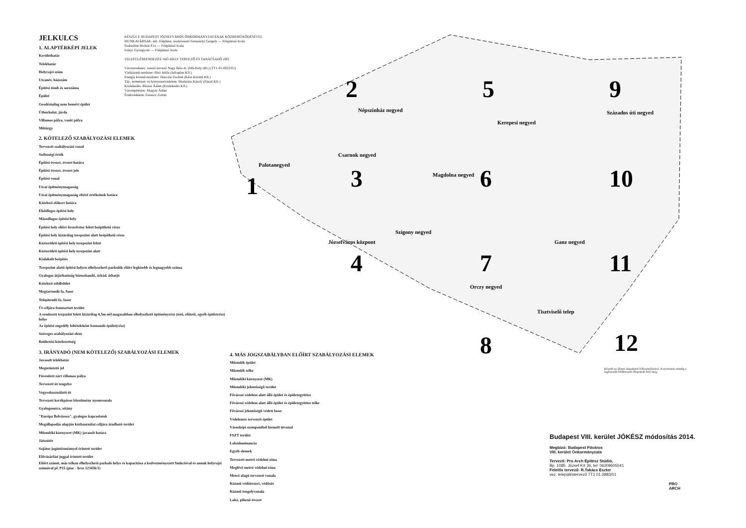JELKULCS
1. ALAPTÉRKÉPI JELEK
Kerülethatár
Telekhatár
Helyrajzi szám
Utcanév, házszám
Építési tömb és sorszáma
Épület
Geodéziailag nem bemért épület
Útburkolat, járda
Villamos pálya, vasút pálya
Műtárgy
2. KÖTELEZŐ SZABÁLYOZÁSI ELEMEK
Tervezett szabályozási vonal
Szélességi érték
Építési övezet, övezet határa
Építési övezet, övezet jele
Építési vonal
Utcai építménymagasság
Utcai építménymagasság eltérő értékeinek határa
Kötelező előkert határa
Elsődleges építési hely
Másodlagos építési hely
Építési hely előírt űrszelvény felett beépíthető része
Építési hely kizárólag terepszint alatt beépíthető része
Közterületi építési hely terepszint felett
Közterületi építési hely terepszint alatt
Kialakult beépítés
Terepszint alatti építési helyen elhelyezhető parkolók előírt legkisebb és legnagyobb száma
Gyalogos átjárhatóság biztosítandó, árkád, áthatjó
Kötelező zöldfelület
Megtartandó fa, fasor
Telepítendő fa, fasor
Út céljára fenntartott terület
A rendezett terpszint felett kizárólag 4,5m-nél magasabban elhelyezhető építményrész (tető, előtető, egyéb épületrész) helye
Az építési engedély feltételeként bontandó épület(rész)
Szöveges szabályozási elem
Beültetési kötelezettség
3. IRÁNYADÓ (NEM KÖTELEZŐ) SZABÁLYOZÁSI ELEMEK
Javasolt telekhatár
Megszüntető jel
Füvesített zárt villamos pálya
Tervezett út tengelye
Vegyeshasználatú út
Tervezett kerékpáros létesítmény nyomvonala
Gyalogosutca, sétány
"Európa Belvárosa", gyalogos kapcsolatok
Megállapodás alapján közhasználat céljára átadható terület
Műemléki környezet (MK) javasolt határa
Játszótér
Sajátos jogintézménnyel érintett terület
Elővásárlási joggal érintett terület
Előírt számú, más telken elhelyezhető parkoló helye és kapacitása a kedvezményezett funkcióval és annak helyrajzi számával pl. P15 (piac - hrsz 123456/1)
KÉSZÜLT: BUDAPEST JÓZSEFVÁROS ÖNKORMÁNYZATÁNAK KÖZREMŰKÖDÉSÉVEL
MUNKATÁRSAK: mb. főépítész, irodavezető Fernezelyi Gergely — Főépítészi Iroda
Szabadiné Molnár Éva — Főépítészi Iroda
Iványi Gyöngyvér — Főépítészi Iroda
TELEPÜLÉSRENDEZÉS: MŰ-HELY TERVEZŐ ÉS TANÁCSADÓ ZRT.
Városrendezés: vezető tervező Nagy Béla dr. (Mű-Hely zRt.) (TT1-01-0022/01)
Víziközmű-rendszer: Bíró Attila (Infraplan Kft.)
Energia közmű-rendszer: Hanczár Zsoltné (Kész Közmű Kft.)
Táj-, természet- és környezetvédelem: Madarász Károly (Pázsit Kft.)
Közlekedés: Rhorer Ádám (Közlekedés Kft.)
Városépítészet: Magyar Ádám
Értékvédelem: Ferencz Zoltán
2
5
9
1
3
6
10
4
7
11
8
12
Népszínház negyed
Kerepesi negyed
Százados úti negyed
Palotanegyed
Csarnok negyed
Magdolna negyed
Szigony negyed
Józsefváros központ
Ganz negyed
Orczy negyed
Tisztviselő telep
Készült az állami alapadatok felhasználásával. A nyomtatás mindig a legfrissebb földhivatali állapotnak felel meg.
4. MÁS JOGSZABÁLYBAN ELŐÍRT SZABÁLYOZÁSI ELEMEK
Műemlék épület
Műemlék telke
Műemléki környezet (MK)
Műemléki jelentőségű terület
Fővárosi védelem alatt álló épület és épületegyüttes
Fővárosi védelem alatt álló épület és épületegyüttes telke
Fővárosi jelentőségű védett fasor
Védelemre tervezett épület
Városképi szempontból kiemelt útvonal
FSZT terület
Lakódominancia
Egyéb elemek
Tervezett metró védelmi zóna
Meglévő metró védelmi zóna
Metró alagú tervezett vonala
Közmű védőövezet, védősáv
Közmű tengelyvonala
Lakó, pihenő övezet
Budapest VIII. kerület JÓKÉSZ módosítás 2014.
Megbízó: Budapest Főváros
VIII. kerület Önkormányzata
Tervező: Pro Arch Építész Stúdió,
Bp. 1085. József Krt 36, tel: 06209605041
Felelős tervező: R.Takács Eszter
vez. településtervező TT1 01-2883/01
PRO
ARCH